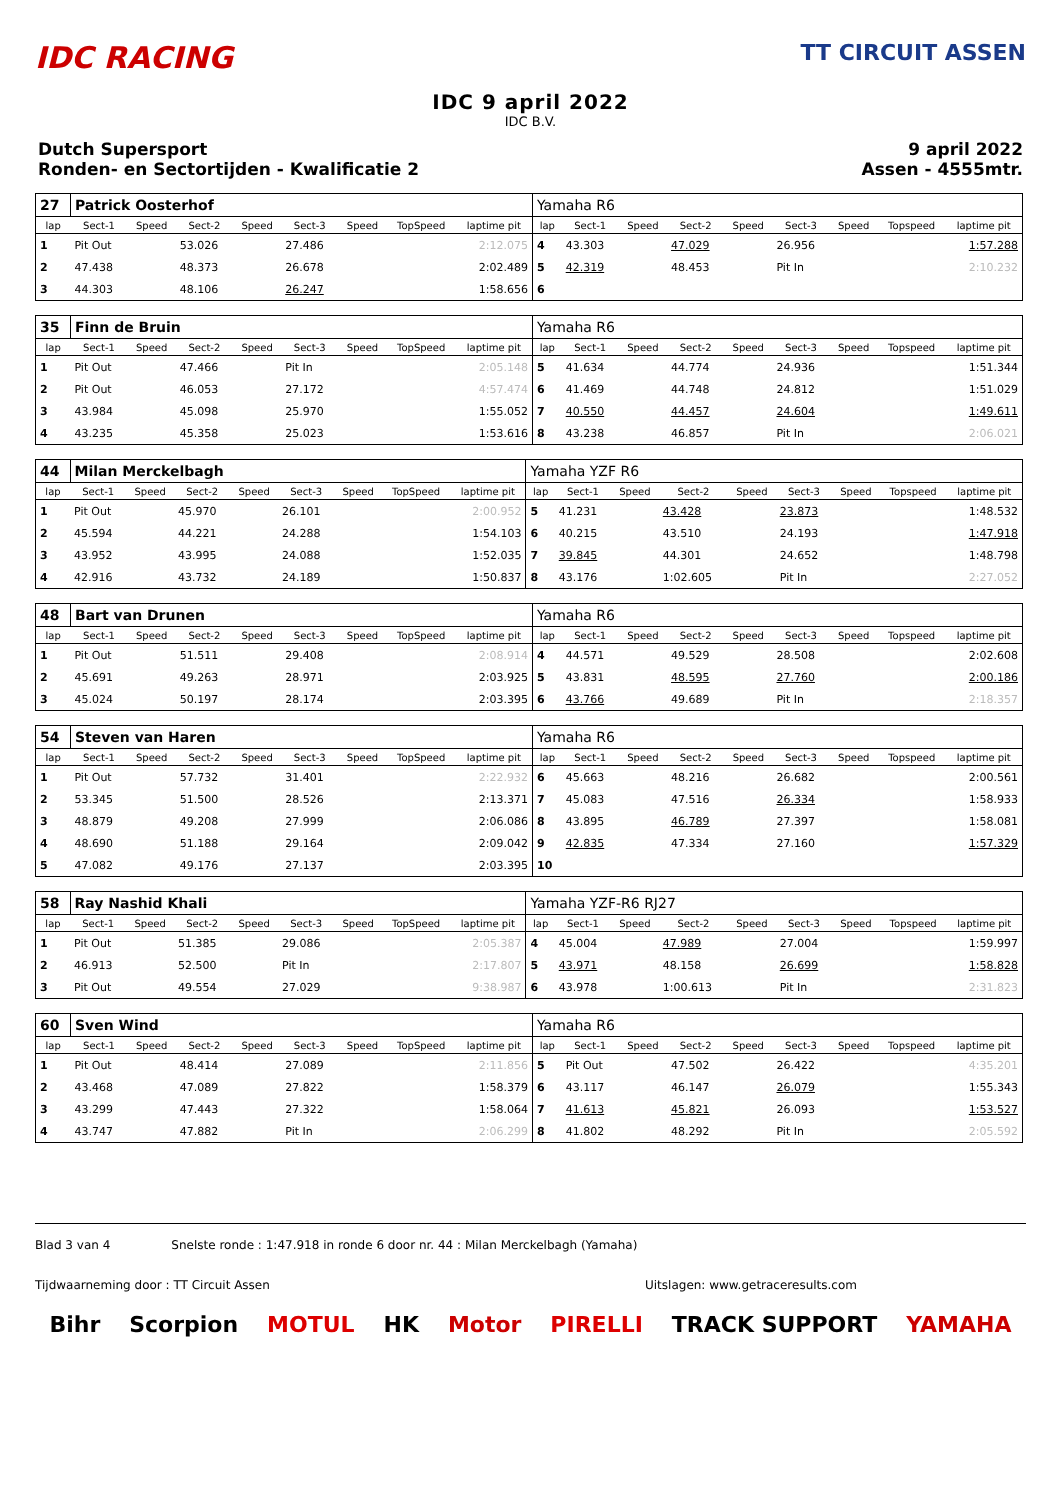IDC RACING
TT CIRCUIT ASSEN
IDC 9 april 2022
IDC B.V.
Dutch Supersport
Ronden- en Sectortijden - Kwalificatie 2
9 april 2022
Assen - 4555mtr.
| 27 | Patrick Oosterhof | | | | | | | | Yamaha R6 | | | | | | | | |
| lap | Sect-1 | Speed | Sect-2 | Speed | Sect-3 | Speed | TopSpeed | laptime pit | lap | Sect-1 | Speed | Sect-2 | Speed | Sect-3 | Speed | Topspeed | laptime pit |
| 1 | Pit Out | | 53.026 | | 27.486 | | | 2:12.075 | 4 | 43.303 | | 47.029 | | 26.956 | | | 1:57.288 |
| 2 | 47.438 | | 48.373 | | 26.678 | | | 2:02.489 | 5 | 42.319 | | 48.453 | | Pit In | | | 2:10.232 |
| 3 | 44.303 | | 48.106 | | 26.247 | | | 1:58.656 | 6 | | | | | | | | |
| 35 | Finn de Bruin | | | | | | | | Yamaha R6 | | | | | | | | |
| lap | Sect-1 | Speed | Sect-2 | Speed | Sect-3 | Speed | TopSpeed | laptime pit | lap | Sect-1 | Speed | Sect-2 | Speed | Sect-3 | Speed | Topspeed | laptime pit |
| 1 | Pit Out | | 47.466 | | Pit In | | | 2:05.148 | 5 | 41.634 | | 44.774 | | 24.936 | | | 1:51.344 |
| 2 | Pit Out | | 46.053 | | 27.172 | | | 4:57.474 | 6 | 41.469 | | 44.748 | | 24.812 | | | 1:51.029 |
| 3 | 43.984 | | 45.098 | | 25.970 | | | 1:55.052 | 7 | 40.550 | | 44.457 | | 24.604 | | | 1:49.611 |
| 4 | 43.235 | | 45.358 | | 25.023 | | | 1:53.616 | 8 | 43.238 | | 46.857 | | Pit In | | | 2:06.021 |
| 44 | Milan Merckelbagh | | | | | | | | Yamaha YZF R6 | | | | | | | | |
| lap | Sect-1 | Speed | Sect-2 | Speed | Sect-3 | Speed | TopSpeed | laptime pit | lap | Sect-1 | Speed | Sect-2 | Speed | Sect-3 | Speed | Topspeed | laptime pit |
| 1 | Pit Out | | 45.970 | | 26.101 | | | 2:00.952 | 5 | 41.231 | | 43.428 | | 23.873 | | | 1:48.532 |
| 2 | 45.594 | | 44.221 | | 24.288 | | | 1:54.103 | 6 | 40.215 | | 43.510 | | 24.193 | | | 1:47.918 |
| 3 | 43.952 | | 43.995 | | 24.088 | | | 1:52.035 | 7 | 39.845 | | 44.301 | | 24.652 | | | 1:48.798 |
| 4 | 42.916 | | 43.732 | | 24.189 | | | 1:50.837 | 8 | 43.176 | | 1:02.605 | | Pit In | | | 2:27.052 |
| 48 | Bart van Drunen | | | | | | | | Yamaha R6 | | | | | | | | |
| lap | Sect-1 | Speed | Sect-2 | Speed | Sect-3 | Speed | TopSpeed | laptime pit | lap | Sect-1 | Speed | Sect-2 | Speed | Sect-3 | Speed | Topspeed | laptime pit |
| 1 | Pit Out | | 51.511 | | 29.408 | | | 2:08.914 | 4 | 44.571 | | 49.529 | | 28.508 | | | 2:02.608 |
| 2 | 45.691 | | 49.263 | | 28.971 | | | 2:03.925 | 5 | 43.831 | | 48.595 | | 27.760 | | | 2:00.186 |
| 3 | 45.024 | | 50.197 | | 28.174 | | | 2:03.395 | 6 | 43.766 | | 49.689 | | Pit In | | | 2:18.357 |
| 54 | Steven van Haren | | | | | | | | Yamaha R6 | | | | | | | | |
| lap | Sect-1 | Speed | Sect-2 | Speed | Sect-3 | Speed | TopSpeed | laptime pit | lap | Sect-1 | Speed | Sect-2 | Speed | Sect-3 | Speed | Topspeed | laptime pit |
| 1 | Pit Out | | 57.732 | | 31.401 | | | 2:22.932 | 6 | 45.663 | | 48.216 | | 26.682 | | | 2:00.561 |
| 2 | 53.345 | | 51.500 | | 28.526 | | | 2:13.371 | 7 | 45.083 | | 47.516 | | 26.334 | | | 1:58.933 |
| 3 | 48.879 | | 49.208 | | 27.999 | | | 2:06.086 | 8 | 43.895 | | 46.789 | | 27.397 | | | 1:58.081 |
| 4 | 48.690 | | 51.188 | | 29.164 | | | 2:09.042 | 9 | 42.835 | | 47.334 | | 27.160 | | | 1:57.329 |
| 5 | 47.082 | | 49.176 | | 27.137 | | | 2:03.395 | 10 | | | | | | | | |
| 58 | Ray Nashid Khali | | | | | | | | Yamaha YZF-R6 RJ27 | | | | | | | | |
| lap | Sect-1 | Speed | Sect-2 | Speed | Sect-3 | Speed | TopSpeed | laptime pit | lap | Sect-1 | Speed | Sect-2 | Speed | Sect-3 | Speed | Topspeed | laptime pit |
| 1 | Pit Out | | 51.385 | | 29.086 | | | 2:05.387 | 4 | 45.004 | | 47.989 | | 27.004 | | | 1:59.997 |
| 2 | 46.913 | | 52.500 | | Pit In | | | 2:17.807 | 5 | 43.971 | | 48.158 | | 26.699 | | | 1:58.828 |
| 3 | Pit Out | | 49.554 | | 27.029 | | | 9:38.987 | 6 | 43.978 | | 1:00.613 | | Pit In | | | 2:31.823 |
| 60 | Sven Wind | | | | | | | | Yamaha R6 | | | | | | | | |
| lap | Sect-1 | Speed | Sect-2 | Speed | Sect-3 | Speed | TopSpeed | laptime pit | lap | Sect-1 | Speed | Sect-2 | Speed | Sect-3 | Speed | Topspeed | laptime pit |
| 1 | Pit Out | | 48.414 | | 27.089 | | | 2:11.856 | 5 | Pit Out | | 47.502 | | 26.422 | | | 4:35.201 |
| 2 | 43.468 | | 47.089 | | 27.822 | | | 1:58.379 | 6 | 43.117 | | 46.147 | | 26.079 | | | 1:55.343 |
| 3 | 43.299 | | 47.443 | | 27.322 | | | 1:58.064 | 7 | 41.613 | | 45.821 | | 26.093 | | | 1:53.527 |
| 4 | 43.747 | | 47.882 | | Pit In | | | 2:06.299 | 8 | 41.802 | | 48.292 | | Pit In | | | 2:05.592 |
Blad 3 van 4 Snelste ronde : 1:47.918 in ronde 6 door nr. 44 : Milan Merckelbagh (Yamaha)
Tijdwaarneming door : TT Circuit Assen Uitslagen: www.getraceresults.com
Bihr Scorpion MOTUL HK Motor PIRELLI TRACK SUPPORT YAMAHA